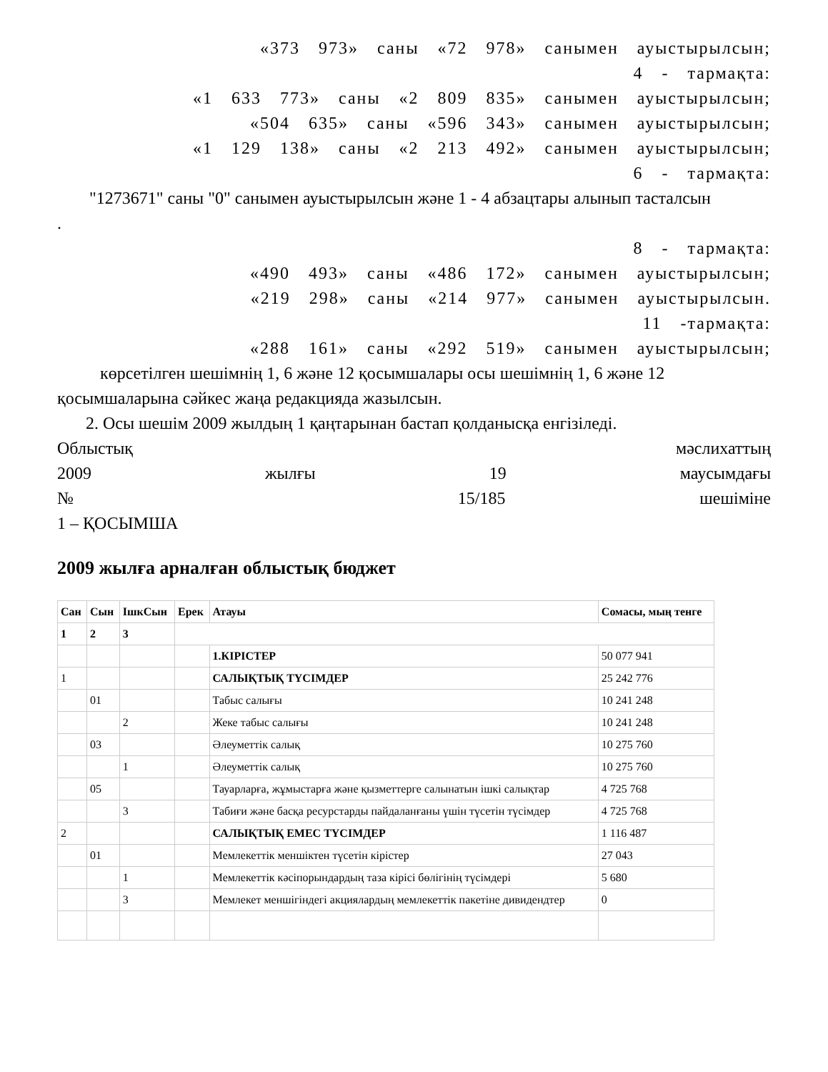«373 973» саны «72 978» санымен ауыстырылсын;
4 - тармақта:
«1 633 773» саны «2 809 835» санымен ауыстырылсын;
«504 635» саны «596 343» санымен ауыстырылсын;
«1 129 138» саны «2 213 492» санымен ауыстырылсын;
6 - тармақта:
"1273671" саны "0" санымен ауыстырылсын және 1 - 4 абзацтары алынып тасталсын
.
8 - тармақта:
«490 493» саны «486 172» санымен ауыстырылсын;
«219 298» саны «214 977» санымен ауыстырылсын.
11 -тармақта:
«288 161» саны «292 519» санымен ауыстырылсын;
көрсетілген шешімнің 1, 6 және 12 қосымшалары осы шешімнің 1, 6 және 12
қосымшаларына сәйкес жаңа редакцияда жазылсын.
2. Осы шешім 2009 жылдың 1 қаңтарынан бастап қолданысқа енгізіледі.
Облыстық мәслихаттың
2009 жылғы 19 маусымдағы
№ 15/185 шешіміне
1 – ҚОСЫМША
2009 жылға арналған облыстық бюджет
| Сан | Сын | ІшкСын | Ерек | Атауы | Сомасы, мың тенге |
| 1 | 2 | 3 | | | |
| | | | | 1.КІРІСТЕР | 50 077 941 |
| 1 | | | | САЛЫҚТЫҚ ТҮСІМДЕР | 25 242 776 |
| | 01 | | | Табыс салығы | 10 241 248 |
| | | 2 | | Жеке табыс салығы | 10 241 248 |
| | 03 | | | Әлеуметтік салық | 10 275 760 |
| | | 1 | | Әлеуметтік салық | 10 275 760 |
| | 05 | | | Тауарларға, жұмыстарға және қызметтерге салынатын ішкі салықтар | 4 725 768 |
| | | 3 | | Табиғи және басқа ресурстарды пайдаланғаны үшін түсетін түсімдер | 4 725 768 |
| 2 | | | | САЛЫҚТЫҚ ЕМЕС ТҮСІМДЕР | 1 116 487 |
| | 01 | | | Мемлекеттік меншіктен түсетін кірістер | 27 043 |
| | | 1 | | Мемлекеттік кәсіпорындардың таза кірісі бөлігінің түсімдері | 5 680 |
| | | 3 | | Мемлекет меншігіндегі акциялардың мемлекеттік пакетіне дивидендтер | 0 |